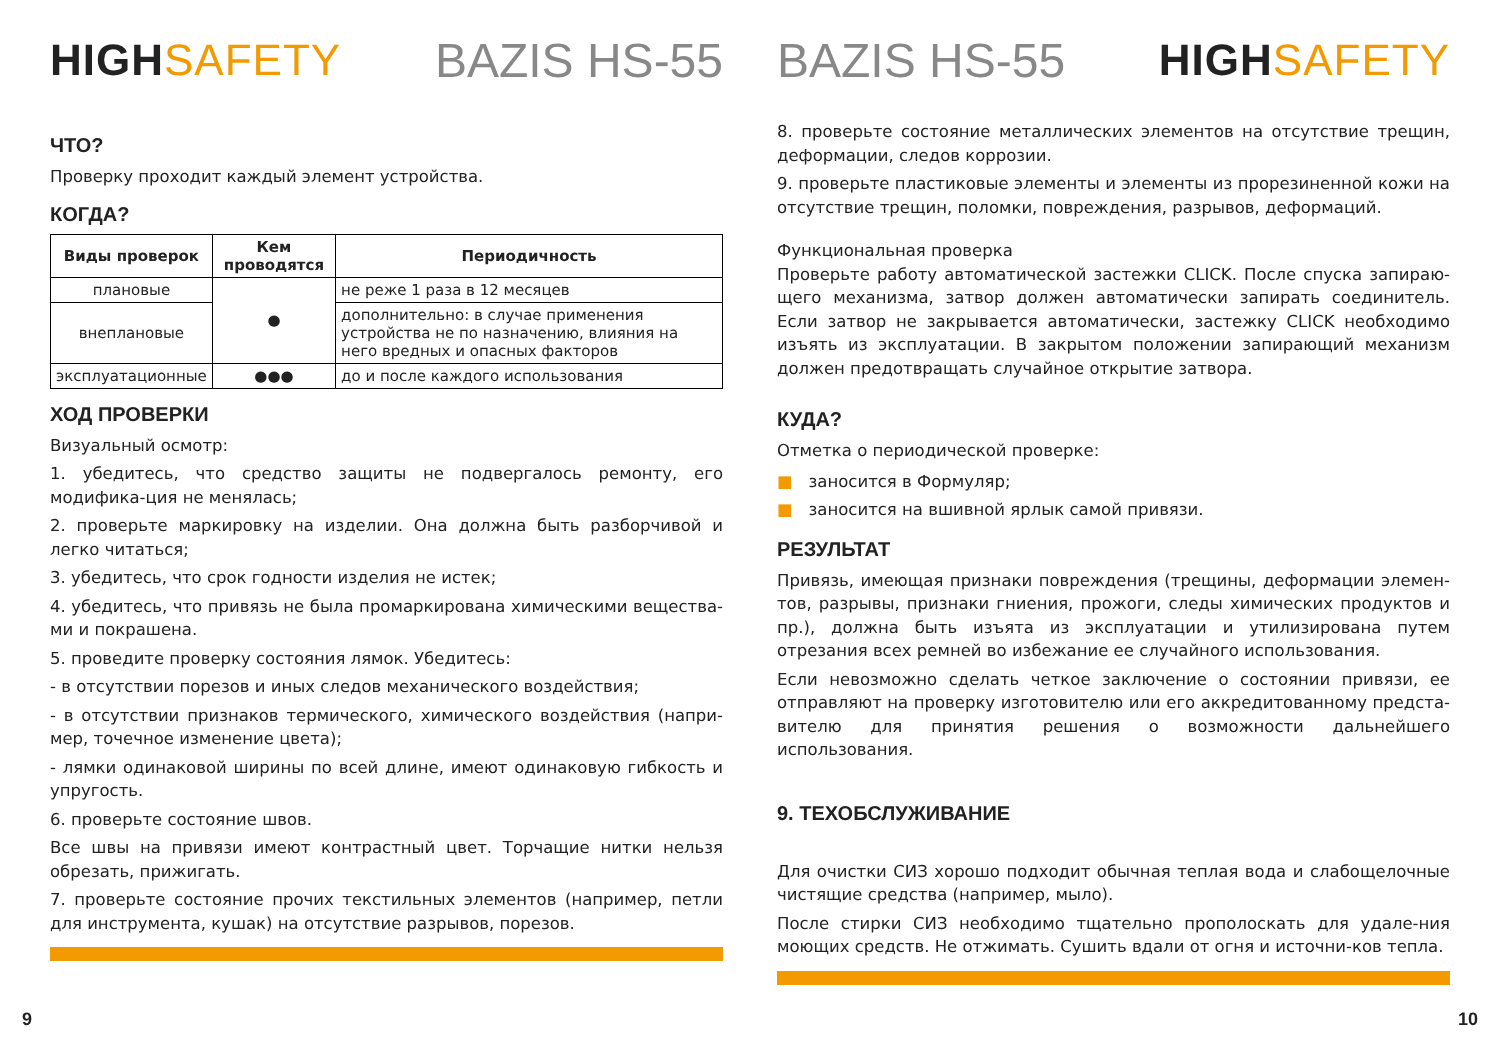HIGHSAFETY BAZIS HS-55
ЧТО?
Проверку проходит каждый элемент устройства.
КОГДА?
| Виды проверок | Кем проводятся | Периодичность |
| --- | --- | --- |
| плановые | ● | не реже 1 раза в 12 месяцев |
| внеплановые | | дополнительно: в случае применения устройства не по назначению, влияния на него вредных и опасных факторов |
| эксплуатационные | ●●● | до и после каждого использования |
ХОД ПРОВЕРКИ
Визуальный осмотр:
1. убедитесь, что средство защиты не подвергалось ремонту, его модифика-ция не менялась;
2. проверьте маркировку на изделии. Она должна быть разборчивой и легко читаться;
3. убедитесь, что срок годности изделия не истек;
4. убедитесь, что привязь не была промаркирована химическими вещества-ми и покрашена.
5. проведите проверку состояния лямок. Убедитесь:
- в отсутствии порезов и иных следов механического воздействия;
- в отсутствии признаков термического, химического воздействия (напри-мер, точечное изменение цвета);
- лямки одинаковой ширины по всей длине, имеют одинаковую гибкость и упругость.
6. проверьте состояние швов.
Все швы на привязи имеют контрастный цвет. Торчащие нитки нельзя обрезать, прижигать.
7. проверьте состояние прочих текстильных элементов (например, петли для инструмента, кушак) на отсутствие разрывов, порезов.
9
BAZIS HS-55 HIGHSAFETY
8. проверьте состояние металлических элементов на отсутствие трещин, деформации, следов коррозии.
9. проверьте пластиковые элементы и элементы из прорезиненной кожи на отсутствие трещин, поломки, повреждения, разрывов, деформаций.
Функциональная проверка
Проверьте работу автоматической застежки CLICK. После спуска запираю-щего механизма, затвор должен автоматически запирать соединитель. Если затвор не закрывается автоматически, застежку CLICK необходимо изъять из эксплуатации. В закрытом положении запирающий механизм должен предотвращать случайное открытие затвора.
КУДА?
Отметка о периодической проверке:
■ заносится в Формуляр;
■ заносится на вшивной ярлык самой привязи.
РЕЗУЛЬТАТ
Привязь, имеющая признаки повреждения (трещины, деформации элемен-тов, разрывы, признаки гниения, прожоги, следы химических продуктов и пр.), должна быть изъята из эксплуатации и утилизирована путем отрезания всех ремней во избежание ее случайного использования.
Если невозможно сделать четкое заключение о состоянии привязи, ее отправляют на проверку изготовителю или его аккредитованному предста-вителю для принятия решения о возможности дальнейшего использования.
9. ТЕХОБСЛУЖИВАНИЕ
Для очистки СИЗ хорошо подходит обычная теплая вода и слабощелочные чистящие средства (например, мыло).
После стирки СИЗ необходимо тщательно прополоскать для удале-ния моющих средств. Не отжимать. Сушить вдали от огня и источни-ков тепла.
10